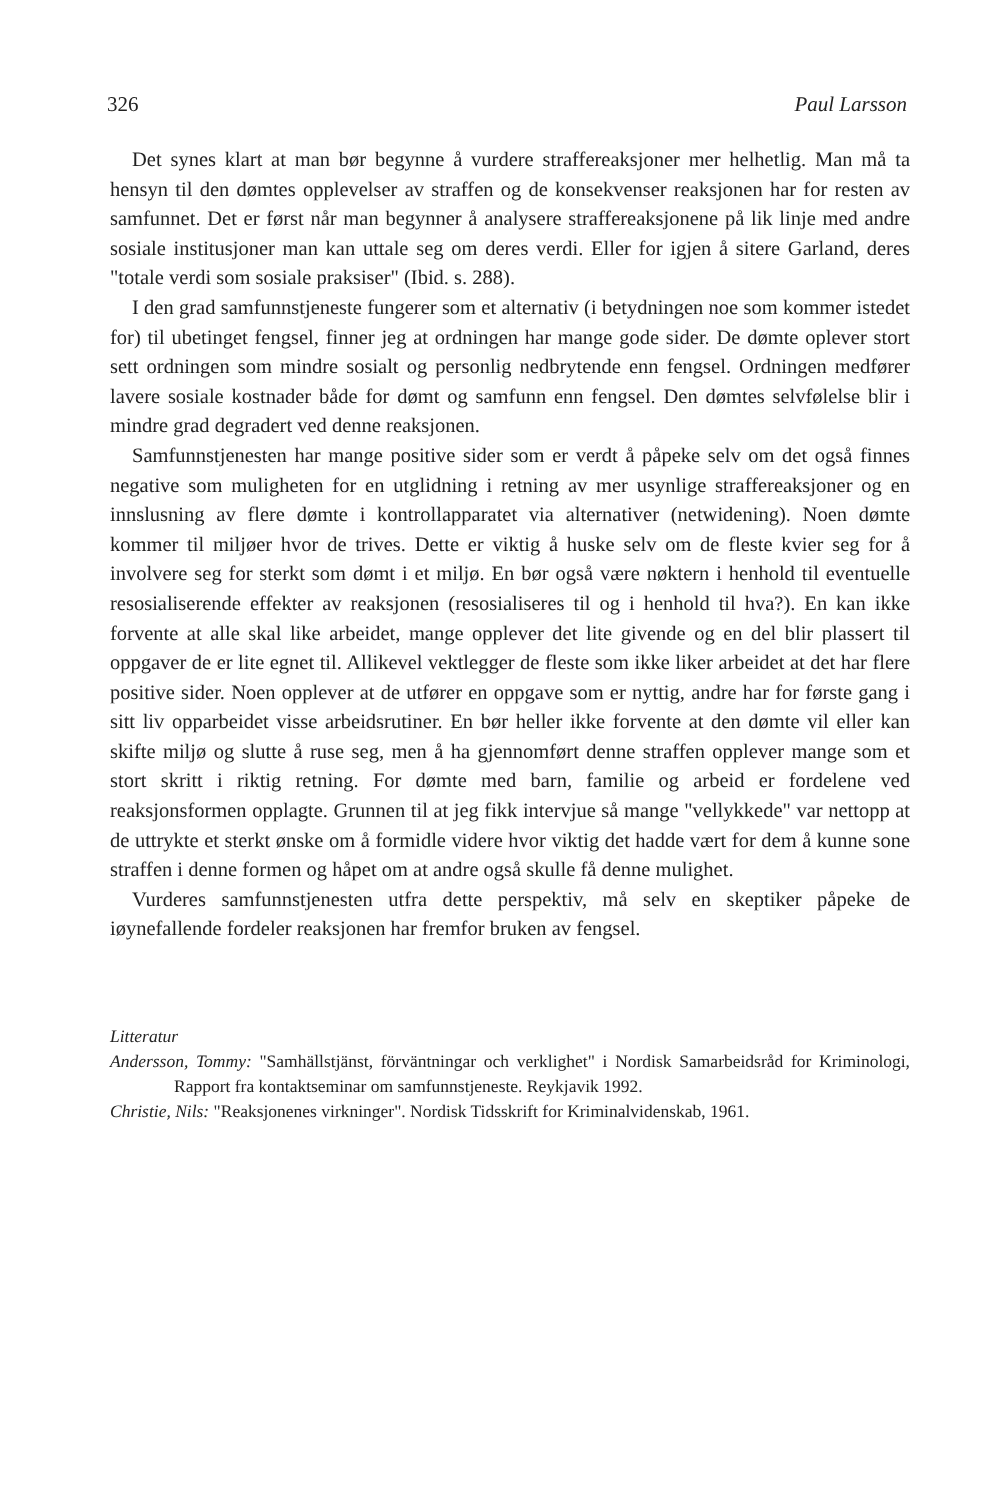326 Paul Larsson
Det synes klart at man bør begynne å vurdere straffereaksjoner mer helhetlig. Man må ta hensyn til den dømtes opplevelser av straffen og de konsekvenser reaksjonen har for resten av samfunnet. Det er først når man begynner å analysere straffereaksjonene på lik linje med andre sosiale institusjoner man kan uttale seg om deres verdi. Eller for igjen å sitere Garland, deres "totale verdi som sosiale praksiser" (Ibid. s. 288).
I den grad samfunnstjeneste fungerer som et alternativ (i betydningen noe som kommer istedet for) til ubetinget fengsel, finner jeg at ordningen har mange gode sider. De dømte oplever stort sett ordningen som mindre sosialt og personlig nedbrytende enn fengsel. Ordningen medfører lavere sosiale kostnader både for dømt og samfunn enn fengsel. Den dømtes selvfølelse blir i mindre grad degradert ved denne reaksjonen.
Samfunnstjenesten har mange positive sider som er verdt å påpeke selv om det også finnes negative som muligheten for en utglidning i retning av mer usynlige straffereaksjoner og en innslusning av flere dømte i kontrollapparatet via alternativer (netwidening). Noen dømte kommer til miljøer hvor de trives. Dette er viktig å huske selv om de fleste kvier seg for å involvere seg for sterkt som dømt i et miljø. En bør også være nøktern i henhold til eventuelle resosialiserende effekter av reaksjonen (resosialiseres til og i henhold til hva?). En kan ikke forvente at alle skal like arbeidet, mange opplever det lite givende og en del blir plassert til oppgaver de er lite egnet til. Allikevel vektlegger de fleste som ikke liker arbeidet at det har flere positive sider. Noen opplever at de utfører en oppgave som er nyttig, andre har for første gang i sitt liv opparbeidet visse arbeidsrutiner. En bør heller ikke forvente at den dømte vil eller kan skifte miljø og slutte å ruse seg, men å ha gjennomført denne straffen opplever mange som et stort skritt i riktig retning. For dømte med barn, familie og arbeid er fordelene ved reaksjonsformen opplagte. Grunnen til at jeg fikk intervjue så mange "vellykkede" var nettopp at de uttrykte et sterkt ønske om å formidle videre hvor viktig det hadde vært for dem å kunne sone straffen i denne formen og håpet om at andre også skulle få denne mulighet.
Vurderes samfunnstjenesten utfra dette perspektiv, må selv en skeptiker påpeke de iøynefallende fordeler reaksjonen har fremfor bruken av fengsel.
Litteratur
Andersson, Tommy: "Samhällstjänst, förväntningar och verklighet" i Nordisk Samarbeidsråd for Kriminologi, Rapport fra kontaktseminar om samfunnstjeneste. Reykjavik 1992.
Christie, Nils: "Reaksjonenes virkninger". Nordisk Tidsskrift for Kriminalvidenskab, 1961.